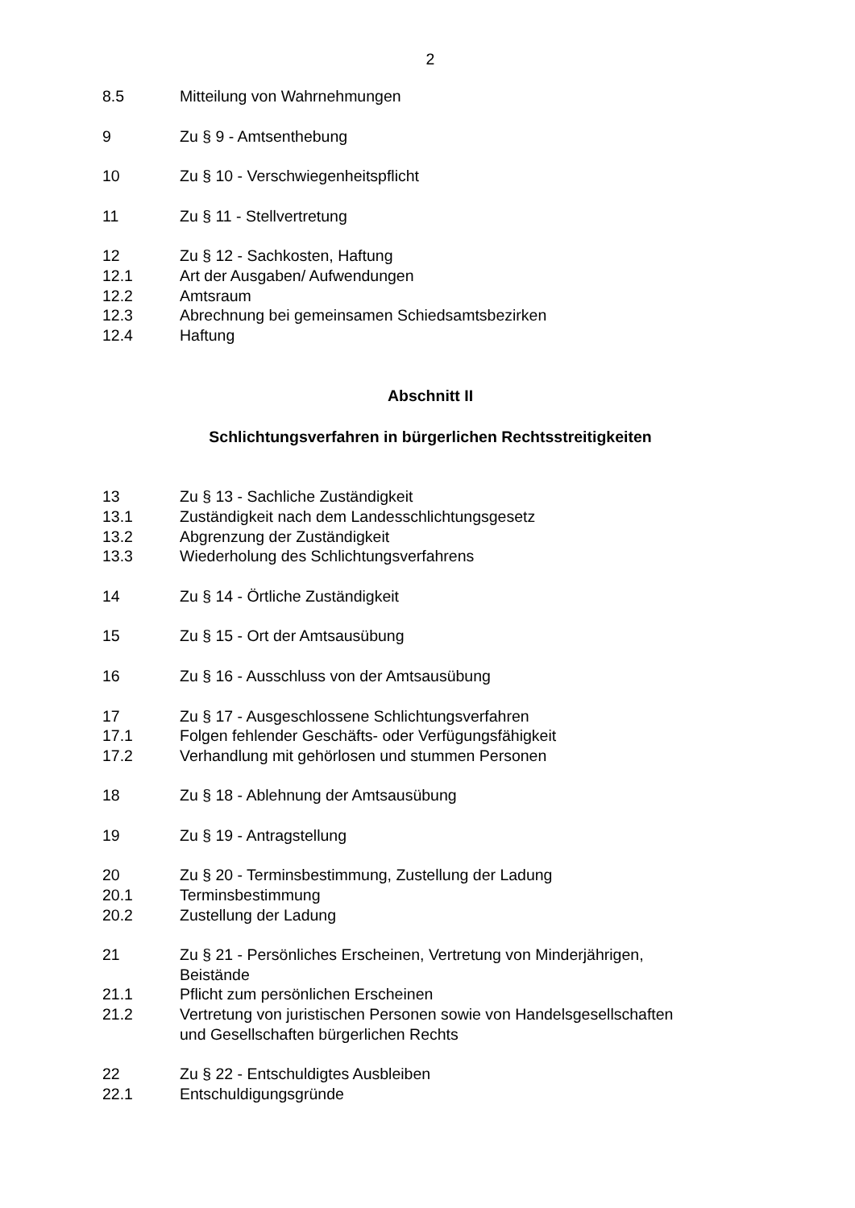2
8.5 Mitteilung von Wahrnehmungen
9 Zu § 9 - Amtsenthebung
10 Zu § 10 - Verschwiegenheitspflicht
11 Zu § 11 - Stellvertretung
12 Zu § 12 - Sachkosten, Haftung
12.1 Art der Ausgaben/ Aufwendungen
12.2 Amtsraum
12.3 Abrechnung bei gemeinsamen Schiedsamtsbezirken
12.4 Haftung
Abschnitt II
Schlichtungsverfahren in bürgerlichen Rechtsstreitigkeiten
13 Zu § 13 - Sachliche Zuständigkeit
13.1 Zuständigkeit nach dem Landesschlichtungsgesetz
13.2 Abgrenzung der Zuständigkeit
13.3 Wiederholung des Schlichtungsverfahrens
14 Zu § 14 - Örtliche Zuständigkeit
15 Zu § 15 - Ort der Amtsausübung
16 Zu § 16 - Ausschluss von der Amtsausübung
17 Zu § 17 - Ausgeschlossene Schlichtungsverfahren
17.1 Folgen fehlender Geschäfts- oder Verfügungsfähigkeit
17.2 Verhandlung mit gehörlosen und stummen Personen
18 Zu § 18 - Ablehnung der Amtsausübung
19 Zu § 19 - Antragstellung
20 Zu § 20 - Terminsbestimmung, Zustellung der Ladung
20.1 Terminsbestimmung
20.2 Zustellung der Ladung
21 Zu § 21 - Persönliches Erscheinen, Vertretung von Minderjährigen,
Beistände
21.1 Pflicht zum persönlichen Erscheinen
21.2 Vertretung von juristischen Personen sowie von Handelsgesellschaften
und Gesellschaften bürgerlichen Rechts
22 Zu § 22 - Entschuldigtes Ausbleiben
22.1 Entschuldigungsgründe